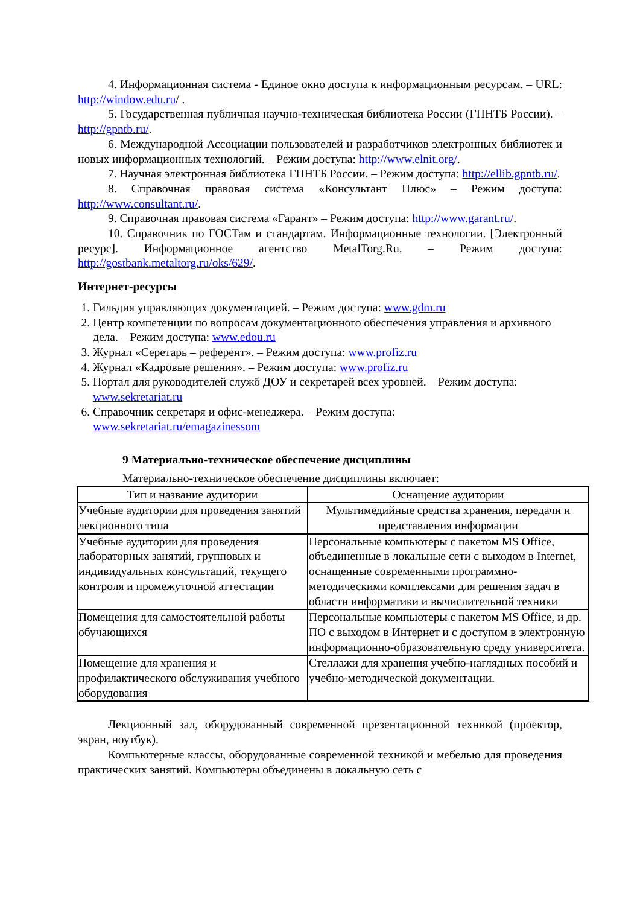4. Информационная система - Единое окно доступа к информационным ресурсам. – URL: http://window.edu.ru/ .
5. Государственная публичная научно-техническая библиотека России (ГПНТБ России). – http://gpntb.ru/.
6. Международной Ассоциации пользователей и разработчиков электронных библиотек и новых информационных технологий. – Режим доступа: http://www.elnit.org/.
7. Научная электронная библиотека ГПНТБ России. – Режим доступа: http://ellib.gpntb.ru/.
8. Справочная правовая система «Консультант Плюс» – Режим доступа: http://www.consultant.ru/.
9. Справочная правовая система «Гарант» – Режим доступа: http://www.garant.ru/.
10. Справочник по ГОСТам и стандартам. Информационные технологии. [Электронный ресурс]. Информационное агентство MetalTorg.Ru. – Режим доступа: http://gostbank.metaltorg.ru/oks/629/.
Интернет-ресурсы
1. Гильдия управляющих документацией. – Режим доступа: www.gdm.ru
2. Центр компетенции по вопросам документационного обеспечения управления и архивного дела. – Режим доступа: www.edou.ru
3. Журнал «Серетарь – референт». – Режим доступа: www.profiz.ru
4. Журнал «Кадровые решения». – Режим доступа: www.profiz.ru
5. Портал для руководителей служб ДОУ и секретарей всех уровней. – Режим доступа: www.sekretariat.ru
6. Справочник секретаря и офис-менеджера. – Режим доступа: www.sekretariat.ru/emagazinessom
9 Материально-техническое обеспечение дисциплины
Материально-техническое обеспечение дисциплины включает:
| Тип и название аудитории | Оснащение аудитории |
| --- | --- |
| Учебные аудитории для проведения занятий лекционного типа | Мультимедийные средства хранения, передачи и представления информации |
| Учебные аудитории для проведения лабораторных занятий, групповых и индивидуальных консультаций, текущего контроля и промежуточной аттестации | Персональные компьютеры с пакетом MS Office, объединенные в локальные сети с выходом в Internet, оснащенные современными программно-методическими комплексами для решения задач в области информатики и вычислительной техники |
| Помещения для самостоятельной работы обучающихся | Персональные компьютеры с пакетом MS Office, и др. ПО с выходом в Интернет и с доступом в электронную информационно-образовательную среду университета. |
| Помещение для хранения и профилактического обслуживания учебного оборудования | Стеллажи для хранения учебно-наглядных пособий и учебно-методической документации. |
Лекционный зал, оборудованный современной презентационной техникой (проектор, экран, ноутбук).
Компьютерные классы, оборудованные современной техникой и мебелью для проведения практических занятий. Компьютеры объединены в локальную сеть с